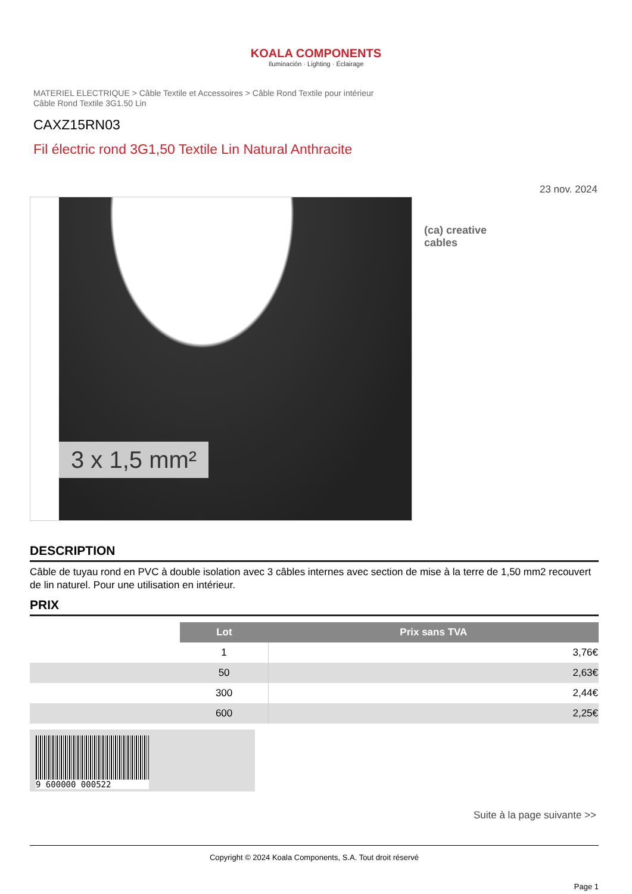KOALA COMPONENTS
Iluminación · Lighting · Éclairage
MATERIEL ELECTRIQUE > Câble Textile et Accessoires > Câble Rond Textile pour intérieur
Câble Rond Textile 3G1.50 Lin
CAXZ15RN03
Fil électric rond 3G1,50 Textile Lin Natural Anthracite
23 nov. 2024
3 x 1,5 mm²
(ca) creative
cables
DESCRIPTION
Câble de tuyau rond en PVC à double isolation avec 3 câbles internes avec section de mise à la terre de 1,50 mm2 recouvert de lin naturel. Pour une utilisation en intérieur.
PRIX
| | Lot | Prix sans TVA |
| | 1 | 3,76€ |
| | 50 | 2,63€ |
| | 300 | 2,44€ |
| | 600 | 2,25€ |
9 600000 000522
Suite à la page suivante >>
Copyright © 2024 Koala Components, S.A. Tout droit réservé
Page 1